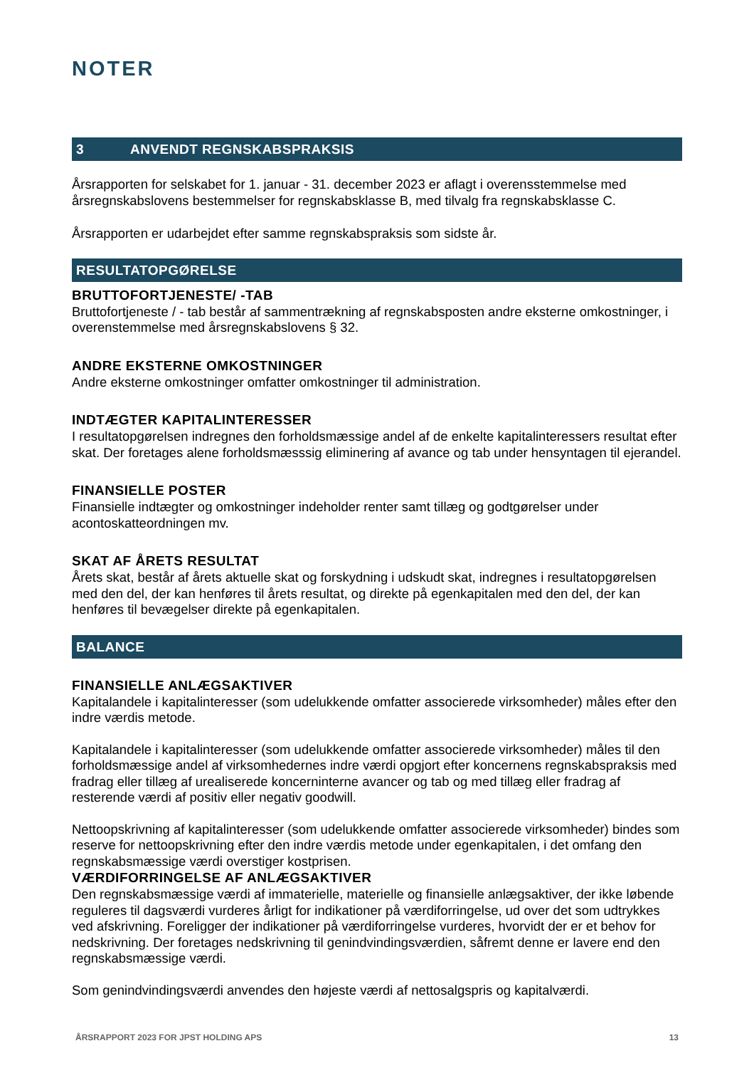NOTER
3 ANVENDT REGNSKABSPRAKSIS
Årsrapporten for selskabet for 1. januar - 31. december 2023 er aflagt i overensstemmelse med årsregnskabslovens bestemmelser for regnskabsklasse B, med tilvalg fra regnskabsklasse C.
Årsrapporten er udarbejdet efter samme regnskabspraksis som sidste år.
RESULTATOPGØRELSE
BRUTTOFORTJENESTE/ -TAB
Bruttofortjeneste / - tab består af sammentrækning af regnskabsposten andre eksterne omkostninger, i overenstemmelse med årsregnskabslovens § 32.
ANDRE EKSTERNE OMKOSTNINGER
Andre eksterne omkostninger omfatter omkostninger til administration.
INDTÆGTER KAPITALINTERESSER
I resultatopgørelsen indregnes den forholdsmæssige andel af de enkelte kapitalinteressers resultat efter skat. Der foretages alene forholdsmæsssig eliminering af avance og tab under hensyntagen til ejerandel.
FINANSIELLE POSTER
Finansielle indtægter og omkostninger indeholder renter samt tillæg og godtgørelser under acontoskatteordningen mv.
SKAT AF ÅRETS RESULTAT
Årets skat, består af årets aktuelle skat og forskydning i udskudt skat, indregnes i resultatopgørelsen med den del, der kan henføres til årets resultat, og direkte på egenkapitalen med den del, der kan henføres til bevægelser direkte på egenkapitalen.
BALANCE
FINANSIELLE ANLÆGSAKTIVER
Kapitalandele i kapitalinteresser (som udelukkende omfatter associerede virksomheder) måles efter den indre værdis metode.
Kapitalandele i kapitalinteresser (som udelukkende omfatter associerede virksomheder) måles til den forholdsmæssige andel af virksomhedernes indre værdi opgjort efter koncernens regnskabspraksis med fradrag eller tillæg af urealiserede koncerninterne avancer og tab og med tillæg eller fradrag af resterende værdi af positiv eller negativ goodwill.
Nettoopskrivning af kapitalinteresser (som udelukkende omfatter associerede virksomheder) bindes som reserve for nettoopskrivning efter den indre værdis metode under egenkapitalen, i det omfang den regnskabsmæssige værdi overstiger kostprisen.
VÆRDIFORRINGELSE AF ANLÆGSAKTIVER
Den regnskabsmæssige værdi af immaterielle, materielle og finansielle anlægsaktiver, der ikke løbende reguleres til dagsværdi vurderes årligt for indikationer på værdiforringelse, ud over det som udtrykkes ved afskrivning. Foreligger der indikationer på værdiforringelse vurderes, hvorvidt der er et behov for nedskrivning. Der foretages nedskrivning til genindvindingsværdien, såfremt denne er lavere end den regnskabsmæssige værdi.
Som genindvindingsværdi anvendes den højeste værdi af nettosalgspris og kapitalværdi.
ÅRSRAPPORT 2023 FOR JPST HOLDING APS 13